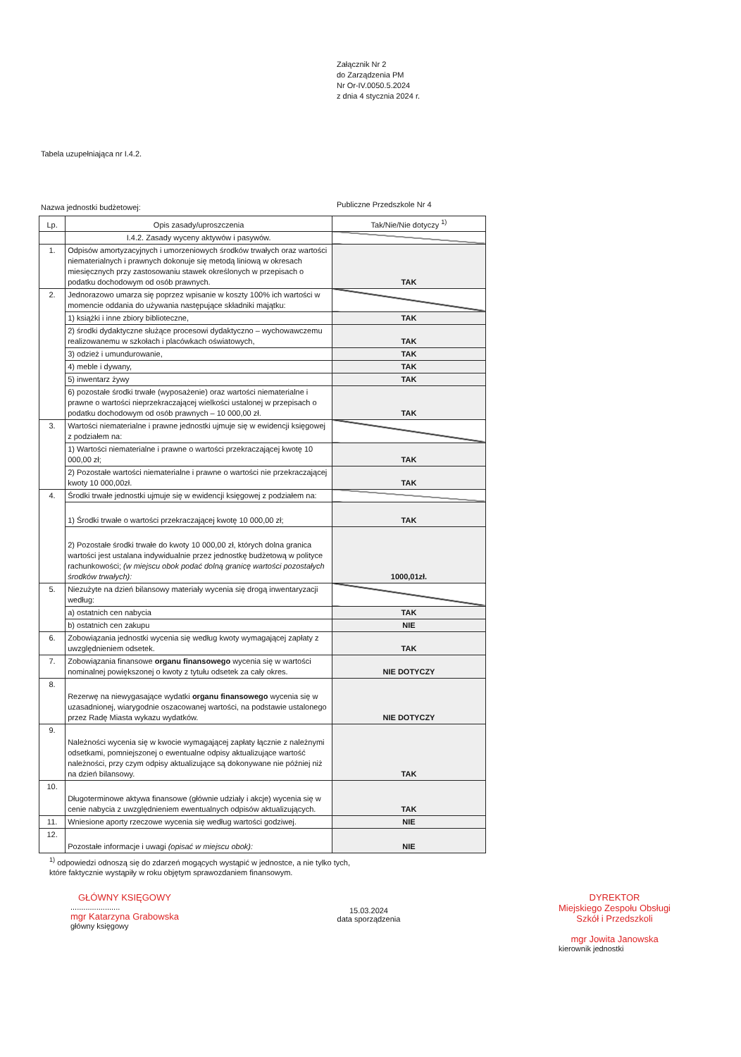Załącznik Nr 2
do Zarządzenia PM
Nr Or-IV.0050.5.2024
z dnia 4 stycznia 2024 r.
Tabela uzupełniająca nr I.4.2.
Nazwa jednostki budżetowej:
Publiczne Przedszkole Nr 4
| Lp. | Opis zasady/uproszczenia | Tak/Nie/Nie dotyczy <sup>1)</sup> |
| --- | --- | --- |
| | I.4.2. Zasady wyceny aktywów i pasywów. | |
| 1. | Odpisów amortyzacyjnych i umorzeniowych środków trwałych oraz wartości niematerialnych i prawnych dokonuje się metodą liniową w okresach miesięcznych przy zastosowaniu stawek określonych w przepisach o podatku dochodowym od osób prawnych. | TAK |
| 2. | Jednorazowo umarza się poprzez wpisanie w koszty 100% ich wartości w momencie oddania do używania następujące składniki majątku: | |
| | 1) książki i inne zbiory biblioteczne, | TAK |
| | 2) środki dydaktyczne służące procesowi dydaktyczno – wychowawczemu realizowanemu w szkołach i placówkach oświatowych, | TAK |
| | 3) odzież i umundurowanie, | TAK |
| | 4) meble i dywany, | TAK |
| | 5) inwentarz żywy | TAK |
| | 6) pozostałe środki trwałe (wyposażenie) oraz wartości niematerialne i prawne o wartości nieprzekraczającej wielkości ustalonej w przepisach o podatku dochodowym od osób prawnych – 10 000,00 zł. | TAK |
| 3. | Wartości niematerialne i prawne jednostki ujmuje się w ewidencji księgowej z podziałem na: | |
| | 1) Wartości niematerialne i prawne o wartości przekraczającej kwotę 10 000,00 zł; | TAK |
| | 2) Pozostałe wartości niematerialne i prawne o wartości nie przekraczającej kwoty 10 000,00zł. | TAK |
| 4. | Środki trwałe jednostki ujmuje się w ewidencji księgowej z podziałem na: | |
| | 1) Środki trwałe o wartości przekraczającej kwotę 10 000,00 zł; | TAK |
| | 2) Pozostałe środki trwałe do kwoty 10 000,00 zł, których dolna granica wartości jest ustalana indywidualnie przez jednostkę budżetową w polityce rachunkowości; (w miejscu obok podać dolną granicę wartości pozostałych środków trwałych): | 1000,01zł. |
| 5. | Niezużyte na dzień bilansowy materiały wycenia się drogą inwentaryzacji według: | |
| | a) ostatnich cen nabycia | TAK |
| | b) ostatnich cen zakupu | NIE |
| 6. | Zobowiązania jednostki wycenia się według kwoty wymagającej zapłaty z uwzględnieniem odsetek. | TAK |
| 7. | Zobowiązania finansowe organu finansowego wycenia się w wartości nominalnej powiększonej o kwoty z tytułu odsetek za cały okres. | NIE DOTYCZY |
| 8. | Rezerwę na niewygasające wydatki organu finansowego wycenia się w uzasadnionej, wiarygodnie oszacowanej wartości, na podstawie ustalonego przez Radę Miasta wykazu wydatków. | NIE DOTYCZY |
| 9. | Należności wycenia się w kwocie wymagającej zapłaty łącznie z należnymi odsetkami, pomniejszonej o ewentualne odpisy aktualizujące wartość należności, przy czym odpisy aktualizujące są dokonywane nie później niż na dzień bilansowy. | TAK |
| 10. | Długoterminowe aktywa finansowe (głównie udziały i akcje) wycenia się w cenie nabycia z uwzględnieniem ewentualnych odpisów aktualizujących. | TAK |
| 11. | Wniesione aporty rzeczowe wycenia się według wartości godziwej. | NIE |
| 12. | Pozostałe informacje i uwagi (opisać w miejscu obok): | NIE |
<sup>1)</sup> odpowiedzi odnoszą się do zdarzeń mogących wystąpić w jednostce, a nie tylko tych,
które faktycznie wystąpiły w roku objętym sprawozdaniem finansowym.
GŁÓWNY KSIĘGOWY
.......................
mgr Katarzyna Grabowska
główny księgowy
15.03.2024
data sporządzenia
DYREKTOR
Miejskiego Zespołu Obsługi
Szkół i Przedszkoli
mgr Jowita Janowska
kierownik jednostki